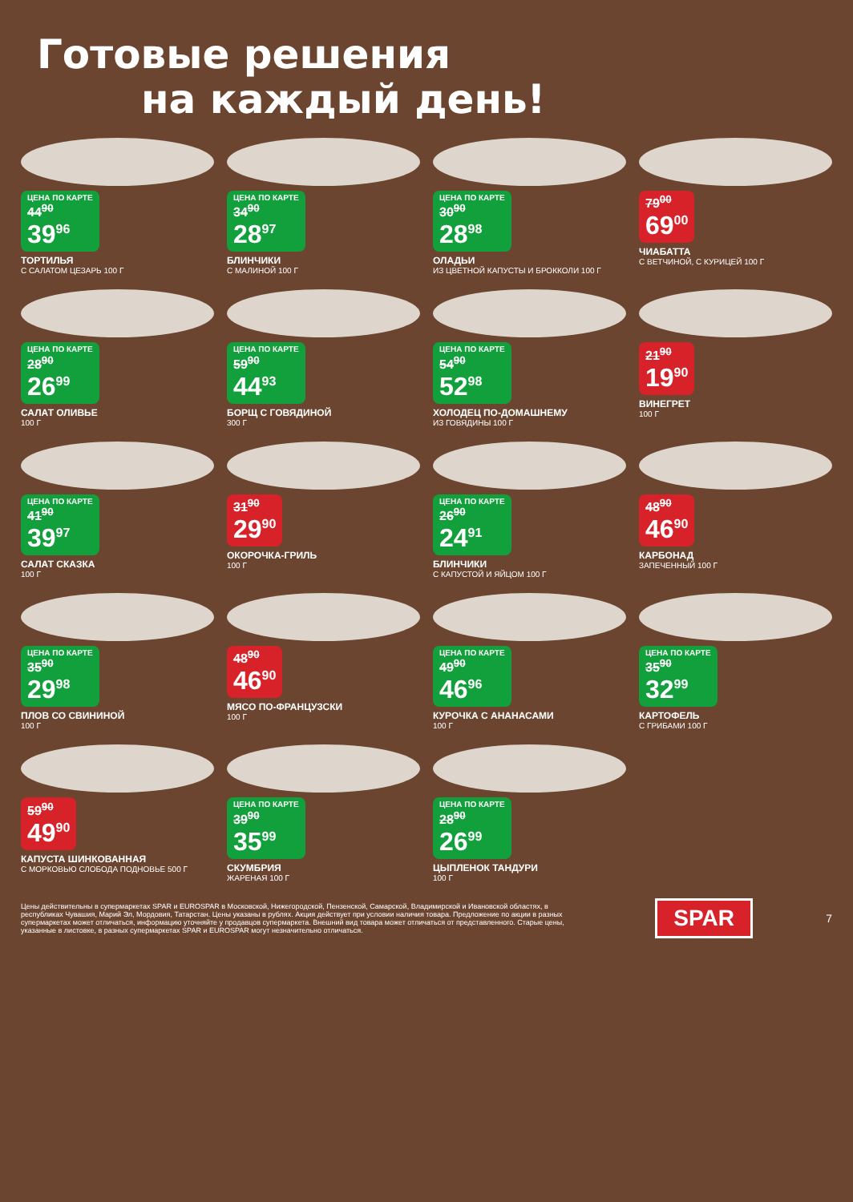Готовые решения
на каждый день!
ЦЕНА ПО КАРТЕ 44<sup>90</sup>
39<sup>96</sup>
ТОРТИЛЬЯ
С САЛАТОМ ЦЕЗАРЬ 100 Г
ЦЕНА ПО КАРТЕ 34<sup>90</sup>
28<sup>97</sup>
БЛИНЧИКИ
С МАЛИНОЙ 100 Г
ЦЕНА ПО КАРТЕ 30<sup>90</sup>
28<sup>98</sup>
ОЛАДЬИ
ИЗ ЦВЕТНОЙ КАПУСТЫ И БРОККОЛИ 100 Г
79<sup>00</sup>
69<sup>00</sup>
ЧИАБАТТА
С ВЕТЧИНОЙ, С КУРИЦЕЙ 100 Г
ЦЕНА ПО КАРТЕ 28<sup>90</sup>
26<sup>99</sup>
САЛАТ ОЛИВЬЕ
100 Г
ЦЕНА ПО КАРТЕ 59<sup>90</sup>
44<sup>93</sup>
БОРЩ С ГОВЯДИНОЙ
300 Г
ЦЕНА ПО КАРТЕ 54<sup>90</sup>
52<sup>98</sup>
ХОЛОДЕЦ ПО-ДОМАШНЕМУ
ИЗ ГОВЯДИНЫ 100 Г
21<sup>90</sup>
19<sup>90</sup>
ВИНЕГРЕТ
100 Г
ЦЕНА ПО КАРТЕ 41<sup>90</sup>
39<sup>97</sup>
САЛАТ СКАЗКА
100 Г
31<sup>90</sup>
29<sup>90</sup>
ОКОРОЧКА-ГРИЛЬ
100 Г
ЦЕНА ПО КАРТЕ 26<sup>90</sup>
24<sup>91</sup>
БЛИНЧИКИ
С КАПУСТОЙ И ЯЙЦОМ 100 Г
48<sup>90</sup>
46<sup>90</sup>
КАРБОНАД
ЗАПЕЧЕННЫЙ 100 Г
ЦЕНА ПО КАРТЕ 35<sup>90</sup>
29<sup>98</sup>
ПЛОВ СО СВИНИНОЙ
100 Г
48<sup>90</sup>
46<sup>90</sup>
МЯСО ПО-ФРАНЦУЗСКИ
100 Г
ЦЕНА ПО КАРТЕ 49<sup>90</sup>
46<sup>96</sup>
КУРОЧКА С АНАНАСАМИ
100 Г
ЦЕНА ПО КАРТЕ 35<sup>90</sup>
32<sup>99</sup>
КАРТОФЕЛЬ
С ГРИБАМИ 100 Г
59<sup>90</sup>
49<sup>90</sup>
КАПУСТА ШИНКОВАННАЯ
С МОРКОВЬЮ СЛОБОДА ПОДНОВЬЕ 500 Г
ЦЕНА ПО КАРТЕ 39<sup>90</sup>
35<sup>99</sup>
СКУМБРИЯ
ЖАРЕНАЯ 100 Г
ЦЕНА ПО КАРТЕ 28<sup>90</sup>
26<sup>99</sup>
ЦЫПЛЕНОК ТАНДУРИ
100 Г
Цены действительны в супермаркетах SPAR и EUROSPAR в Московской, Нижегородской, Пензенской, Самарской, Владимирской и Ивановской областях, в республиках Чувашия, Марий Эл, Мордовия, Татарстан. Цены указаны в рублях. Акция действует при условии наличия товара. Предложение по акции в разных супермаркетах может отличаться, информацию уточняйте у продавцов супермаркета. Внешний вид товара может отличаться от представленного. Старые цены, указанные в листовке, в разных супермаркетах SPAR и EUROSPAR могут незначительно отличаться.
SPAR
7